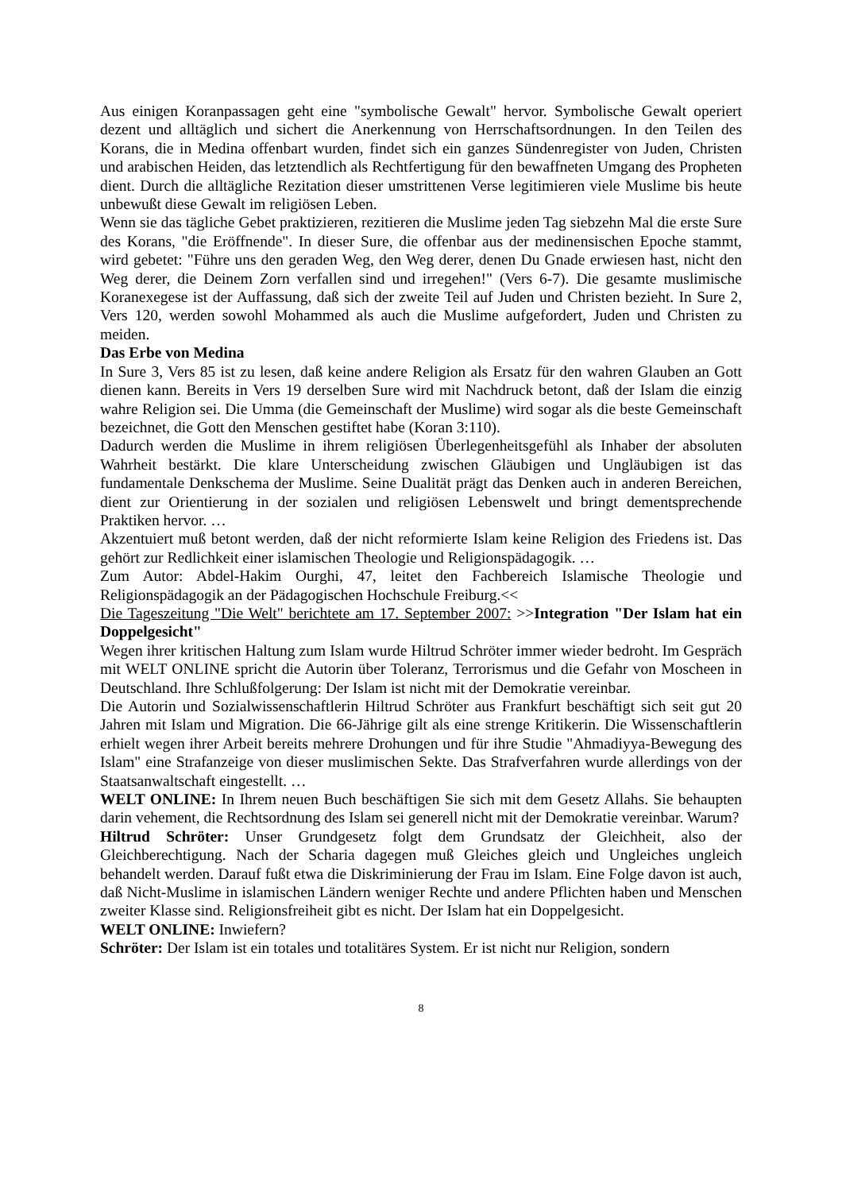Aus einigen Koranpassagen geht eine "symbolische Gewalt" hervor. Symbolische Gewalt operiert dezent und alltäglich und sichert die Anerkennung von Herrschaftsordnungen. In den Teilen des Korans, die in Medina offenbart wurden, findet sich ein ganzes Sündenregister von Juden, Christen und arabischen Heiden, das letztendlich als Rechtfertigung für den bewaffneten Umgang des Propheten dient. Durch die alltägliche Rezitation dieser umstrittenen Verse legitimieren viele Muslime bis heute unbewußt diese Gewalt im religiösen Leben.
Wenn sie das tägliche Gebet praktizieren, rezitieren die Muslime jeden Tag siebzehn Mal die erste Sure des Korans, "die Eröffnende". In dieser Sure, die offenbar aus der medinensischen Epoche stammt, wird gebetet: "Führe uns den geraden Weg, den Weg derer, denen Du Gnade erwiesen hast, nicht den Weg derer, die Deinem Zorn verfallen sind und irregehen!" (Vers 6-7). Die gesamte muslimische Koranexegese ist der Auffassung, daß sich der zweite Teil auf Juden und Christen bezieht. In Sure 2, Vers 120, werden sowohl Mohammed als auch die Muslime aufgefordert, Juden und Christen zu meiden.
Das Erbe von Medina
In Sure 3, Vers 85 ist zu lesen, daß keine andere Religion als Ersatz für den wahren Glauben an Gott dienen kann. Bereits in Vers 19 derselben Sure wird mit Nachdruck betont, daß der Islam die einzig wahre Religion sei. Die Umma (die Gemeinschaft der Muslime) wird sogar als die beste Gemeinschaft bezeichnet, die Gott den Menschen gestiftet habe (Koran 3:110).
Dadurch werden die Muslime in ihrem religiösen Überlegenheitsgefühl als Inhaber der absoluten Wahrheit bestärkt. Die klare Unterscheidung zwischen Gläubigen und Ungläubigen ist das fundamentale Denkschema der Muslime. Seine Dualität prägt das Denken auch in anderen Bereichen, dient zur Orientierung in der sozialen und religiösen Lebenswelt und bringt dementsprechende Praktiken hervor. …
Akzentuiert muß betont werden, daß der nicht reformierte Islam keine Religion des Friedens ist. Das gehört zur Redlichkeit einer islamischen Theologie und Religionspädagogik. …
Zum Autor: Abdel-Hakim Ourghi, 47, leitet den Fachbereich Islamische Theologie und Religionspädagogik an der Pädagogischen Hochschule Freiburg.<<
Die Tageszeitung "Die Welt" berichtete am 17. September 2007: >>Integration "Der Islam hat ein Doppelgesicht"
Wegen ihrer kritischen Haltung zum Islam wurde Hiltrud Schröter immer wieder bedroht. Im Gespräch mit WELT ONLINE spricht die Autorin über Toleranz, Terrorismus und die Gefahr von Moscheen in Deutschland. Ihre Schlußfolgerung: Der Islam ist nicht mit der Demokratie vereinbar.
Die Autorin und Sozialwissenschaftlerin Hiltrud Schröter aus Frankfurt beschäftigt sich seit gut 20 Jahren mit Islam und Migration. Die 66-Jährige gilt als eine strenge Kritikerin. Die Wissenschaftlerin erhielt wegen ihrer Arbeit bereits mehrere Drohungen und für ihre Studie "Ahmadiyya-Bewegung des Islam" eine Strafanzeige von dieser muslimischen Sekte. Das Strafverfahren wurde allerdings von der Staatsanwaltschaft eingestellt. …
WELT ONLINE: In Ihrem neuen Buch beschäftigen Sie sich mit dem Gesetz Allahs. Sie behaupten darin vehement, die Rechtsordnung des Islam sei generell nicht mit der Demokratie vereinbar. Warum?
Hiltrud Schröter: Unser Grundgesetz folgt dem Grundsatz der Gleichheit, also der Gleichberechtigung. Nach der Scharia dagegen muß Gleiches gleich und Ungleiches ungleich behandelt werden. Darauf fußt etwa die Diskriminierung der Frau im Islam. Eine Folge davon ist auch, daß Nicht-Muslime in islamischen Ländern weniger Rechte und andere Pflichten haben und Menschen zweiter Klasse sind. Religionsfreiheit gibt es nicht. Der Islam hat ein Doppelgesicht.
WELT ONLINE: Inwiefern?
Schröter: Der Islam ist ein totales und totalitäres System. Er ist nicht nur Religion, sondern
8